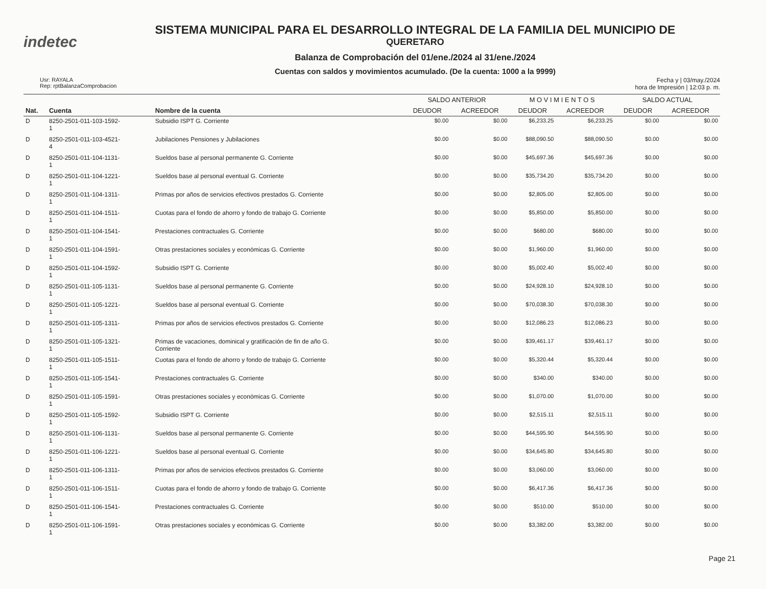indetec
SISTEMA MUNICIPAL PARA EL DESARROLLO INTEGRAL DE LA FAMILIA DEL MUNICIPIO DE
QUERETARO
Balanza de Comprobación del 01/ene./2024 al 31/ene./2024
Cuentas con saldos y movimientos acumulado. (De la cuenta: 1000 a la 9999)
Usr: RAYALA
Rep: rptBalanzaComprobacion
Fecha y | 03/may./2024
hora de Impresión | 12:03 p. m.
| | | | SALDO ANTERIOR | | M O V I M I E N T O S | | SALDO ACTUAL | |
| --- | --- | --- | --- | --- | --- | --- | --- | --- |
| Nat. | Cuenta | Nombre de la cuenta | DEUDOR | ACREEDOR | DEUDOR | ACREEDOR | DEUDOR | ACREEDOR |
| D | 8250-2501-011-103-1592- 1 | Subsidio ISPT G. Corriente | $0.00 | $0.00 | $6,233.25 | $6,233.25 | $0.00 | $0.00 |
| D | 8250-2501-011-103-4521- 4 | Jubilaciones Pensiones y Jubilaciones | $0.00 | $0.00 | $88,090.50 | $88,090.50 | $0.00 | $0.00 |
| D | 8250-2501-011-104-1131- 1 | Sueldos base al personal permanente G. Corriente | $0.00 | $0.00 | $45,697.36 | $45,697.36 | $0.00 | $0.00 |
| D | 8250-2501-011-104-1221- 1 | Sueldos base al personal eventual G. Corriente | $0.00 | $0.00 | $35,734.20 | $35,734.20 | $0.00 | $0.00 |
| D | 8250-2501-011-104-1311- 1 | Primas por años de servicios efectivos prestados G. Corriente | $0.00 | $0.00 | $2,805.00 | $2,805.00 | $0.00 | $0.00 |
| D | 8250-2501-011-104-1511- 1 | Cuotas para el fondo de ahorro y fondo de trabajo G. Corriente | $0.00 | $0.00 | $5,850.00 | $5,850.00 | $0.00 | $0.00 |
| D | 8250-2501-011-104-1541- 1 | Prestaciones contractuales G. Corriente | $0.00 | $0.00 | $680.00 | $680.00 | $0.00 | $0.00 |
| D | 8250-2501-011-104-1591- 1 | Otras prestaciones sociales y económicas G. Corriente | $0.00 | $0.00 | $1,960.00 | $1,960.00 | $0.00 | $0.00 |
| D | 8250-2501-011-104-1592- 1 | Subsidio ISPT G. Corriente | $0.00 | $0.00 | $5,002.40 | $5,002.40 | $0.00 | $0.00 |
| D | 8250-2501-011-105-1131- 1 | Sueldos base al personal permanente G. Corriente | $0.00 | $0.00 | $24,928.10 | $24,928.10 | $0.00 | $0.00 |
| D | 8250-2501-011-105-1221- 1 | Sueldos base al personal eventual G. Corriente | $0.00 | $0.00 | $70,038.30 | $70,038.30 | $0.00 | $0.00 |
| D | 8250-2501-011-105-1311- 1 | Primas por años de servicios efectivos prestados G. Corriente | $0.00 | $0.00 | $12,086.23 | $12,086.23 | $0.00 | $0.00 |
| D | 8250-2501-011-105-1321- 1 | Primas de vacaciones, dominical y gratificación de fin de año G. Corriente | $0.00 | $0.00 | $39,461.17 | $39,461.17 | $0.00 | $0.00 |
| D | 8250-2501-011-105-1511- 1 | Cuotas para el fondo de ahorro y fondo de trabajo G. Corriente | $0.00 | $0.00 | $5,320.44 | $5,320.44 | $0.00 | $0.00 |
| D | 8250-2501-011-105-1541- 1 | Prestaciones contractuales G. Corriente | $0.00 | $0.00 | $340.00 | $340.00 | $0.00 | $0.00 |
| D | 8250-2501-011-105-1591- 1 | Otras prestaciones sociales y económicas G. Corriente | $0.00 | $0.00 | $1,070.00 | $1,070.00 | $0.00 | $0.00 |
| D | 8250-2501-011-105-1592- 1 | Subsidio ISPT G. Corriente | $0.00 | $0.00 | $2,515.11 | $2,515.11 | $0.00 | $0.00 |
| D | 8250-2501-011-106-1131- 1 | Sueldos base al personal permanente G. Corriente | $0.00 | $0.00 | $44,595.90 | $44,595.90 | $0.00 | $0.00 |
| D | 8250-2501-011-106-1221- 1 | Sueldos base al personal eventual G. Corriente | $0.00 | $0.00 | $34,645.80 | $34,645.80 | $0.00 | $0.00 |
| D | 8250-2501-011-106-1311- 1 | Primas por años de servicios efectivos prestados G. Corriente | $0.00 | $0.00 | $3,060.00 | $3,060.00 | $0.00 | $0.00 |
| D | 8250-2501-011-106-1511- 1 | Cuotas para el fondo de ahorro y fondo de trabajo G. Corriente | $0.00 | $0.00 | $6,417.36 | $6,417.36 | $0.00 | $0.00 |
| D | 8250-2501-011-106-1541- 1 | Prestaciones contractuales G. Corriente | $0.00 | $0.00 | $510.00 | $510.00 | $0.00 | $0.00 |
| D | 8250-2501-011-106-1591- 1 | Otras prestaciones sociales y económicas G. Corriente | $0.00 | $0.00 | $3,382.00 | $3,382.00 | $0.00 | $0.00 |
Page 21